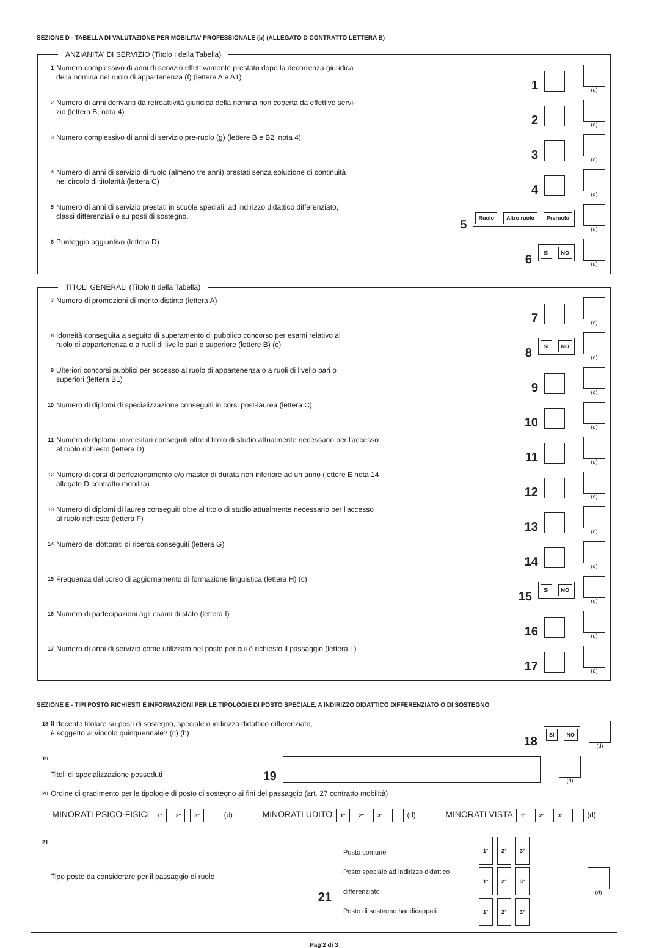SEZIONE D - TABELLA DI VALUTAZIONE PER MOBILITA' PROFESSIONALE (b) (ALLEGATO D CONTRATTO LETTERA B)
ANZIANITA' DI SERVIZIO (Titolo I della Tabella)
1 Numero complessivo di anni di servizio effettivamente prestato dopo la decorrenza giuridica
della nomina nel ruolo di appartenenza (f) (lettere A e A1) 1
(d)
2 Numero di anni derivanti da retroattività giuridica della nomina non coperta da effettivo servi-
zio (lettera B, nota 4) 2
(d)
3 Numero complessivo di anni di servizio pre-ruolo (g) (lettere B e B2, nota 4) 3
(d)
4 Numero di anni di servizio di ruolo (almeno tre anni) prestati senza soluzione di continuità
nel circolo di titolarità (lettera C) 4
(d)
5 Numero di anni di servizio prestati in scuole speciali, ad indirizzo didattico differenziato,
classi differenziali o su posti di sostegno. 5 Ruolo Altro ruolo Preruolo
(d)
6 Punteggio aggiuntivo (lettera D) 6 SI NO
(d)
TITOLI GENERALI (Titolo II della Tabella)
7 Numero di promozioni di merito distinto (lettera A) 7
(d)
8 Idoneità conseguita a seguito di superamento di pubblico concorso per esami relativo al
ruolo di appartenenza o a ruoli di livello pari o superiore (lettere B) (c) 8 SI NO
(d)
9 Ulteriori concorsi pubblici per accesso al ruolo di appartenenza o a ruoli di livello pari o
superiori (lettera B1) 9
(d)
10 Numero di diplomi di specializzazione conseguiti in corsi post-laurea (lettera C) 10
(d)
11 Numero di diplomi universitari conseguiti oltre il titolo di studio attualmente necessario per l'accesso
al ruolo richiesto (lettere D) 11
(d)
12 Numero di corsi di perfezionamento e/o master di durata non inferiore ad un anno (lettere E nota 14
allegato D contratto mobilità) 12
(d)
13 Numero di diplomi di laurea conseguiti oltre al titolo di studio attualmente necessario per l'accesso
al ruolo richiesto (lettera F) 13
(d)
14 Numero dei dottorati di ricerca conseguiti (lettera G) 14
(d)
15 Frequenza del corso di aggiornamento di formazione linguistica (lettera H) (c) 15 SI NO
(d)
16 Numero di partecipazioni agli esami di stato (lettera I) 16
(d)
17 Numero di anni di servizio come utilizzato nel posto per cui è richiesto il passaggio (lettera L) 17
(d)
SEZIONE E - TIPI POSTO RICHIESTI E INFORMAZIONI PER LE TIPOLOGIE DI POSTO SPECIALE, A INDIRIZZO DIDATTICO DIFFERENZIATO O DI SOSTEGNO
18 Il docente titolare su posti di sostegno, speciale o indirizzo didattico differenziato,
è soggetto al vincolo quinquennale? (c) (h) 18 SI NO
(d)
19 Titoli di specializzazione posseduti 19
(d)
20 Ordine di gradimento per le tipologie di posto di sostegno ai fini del passaggio (art. 27 contratto mobilità)
MINORATI PSICO-FISICI 1° 2° 3° (d) MINORATI UDITO 1° 2° 3° (d) MINORATI VISTA 1° 2° 3° (d)
21 Tipo posto da considerare per il passaggio di ruolo 21
Posto comune
Posto speciale ad indirizzo didattico differenziato
Posto di sostegno handicappati
1° 2° 3°
1° 2° 3°
1° 2° 3°
(d)
Pag 2 di 3